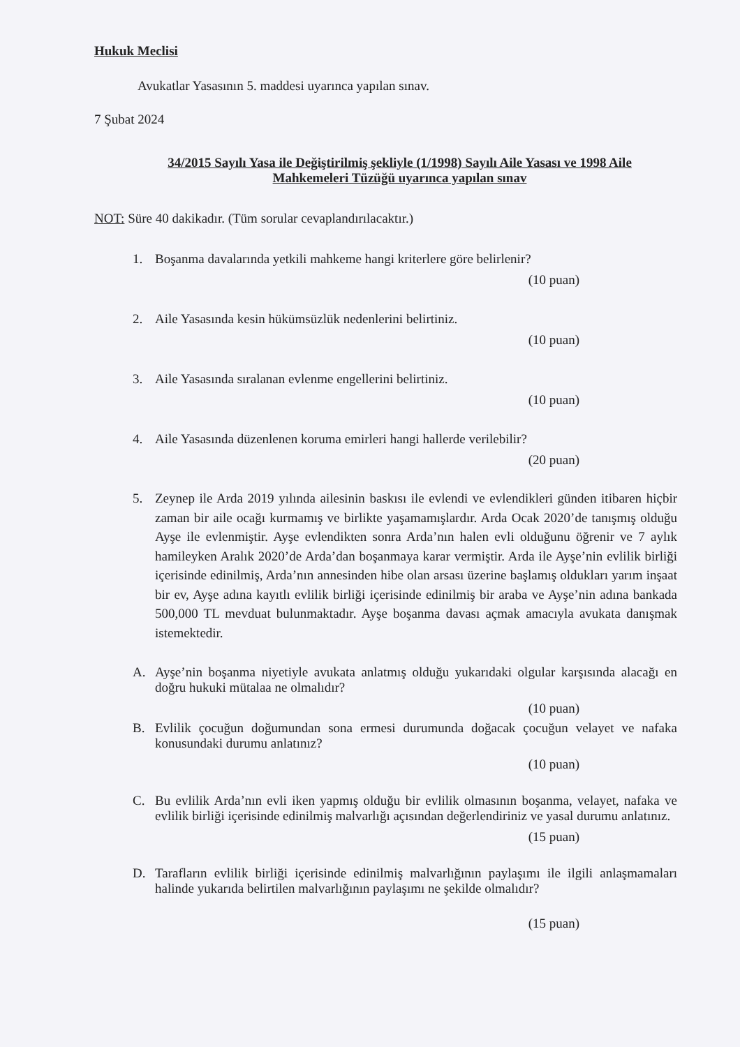Hukuk Meclisi
Avukatlar Yasasının 5. maddesi uyarınca yapılan sınav.
7 Şubat 2024
34/2015 Sayılı Yasa ile Değiştirilmiş şekliyle (1/1998) Sayılı Aile Yasası ve 1998 Aile
Mahkemeleri Tüzüğü uyarınca yapılan sınav
NOT: Süre 40 dakikadır. (Tüm sorular cevaplandırılacaktır.)
1. Boşanma davalarında yetkili mahkeme hangi kriterlere göre belirlenir?
(10 puan)
2. Aile Yasasında kesin hükümsüzlük nedenlerini belirtiniz.
(10 puan)
3. Aile Yasasında sıralanan evlenme engellerini belirtiniz.
(10 puan)
4. Aile Yasasında düzenlenen koruma emirleri hangi hallerde verilebilir?
(20 puan)
5. Zeynep ile Arda 2019 yılında ailesinin baskısı ile evlendi ve evlendikleri günden itibaren hiçbir zaman bir aile ocağı kurmamış ve birlikte yaşamamışlardır. Arda Ocak 2020’de tanışmış olduğu Ayşe ile evlenmiştir. Ayşe evlendikten sonra Arda’nın halen evli olduğunu öğrenir ve 7 aylık hamileyken Aralık 2020’de Arda’dan boşanmaya karar vermiştir. Arda ile Ayşe’nin evlilik birliği içerisinde edinilmiş, Arda’nın annesinden hibe olan arsası üzerine başlamış oldukları yarım inşaat bir ev, Ayşe adına kayıtlı evlilik birliği içerisinde edinilmiş bir araba ve Ayşe’nin adına bankada 500,000 TL mevduat bulunmaktadır. Ayşe boşanma davası açmak amacıyla avukata danışmak istemektedir.
A. Ayşe’nin boşanma niyetiyle avukata anlatmış olduğu yukarıdaki olgular karşısında alacağı en doğru hukuki mütalaa ne olmalıdır?
(10 puan)
B. Evlilik çocuğun doğumundan sona ermesi durumunda doğacak çocuğun velayet ve nafaka konusundaki durumu anlatınız?
(10 puan)
C. Bu evlilik Arda’nın evli iken yapmış olduğu bir evlilik olmasının boşanma, velayet, nafaka ve evlilik birliği içerisinde edinilmiş malvarlığı açısından değerlendiriniz ve yasal durumu anlatınız.
(15 puan)
D. Tarafların evlilik birliği içerisinde edinilmiş malvarlığının paylaşımı ile ilgili anlaşmamaları halinde yukarıda belirtilen malvarlığının paylaşımı ne şekilde olmalıdır?
(15 puan)